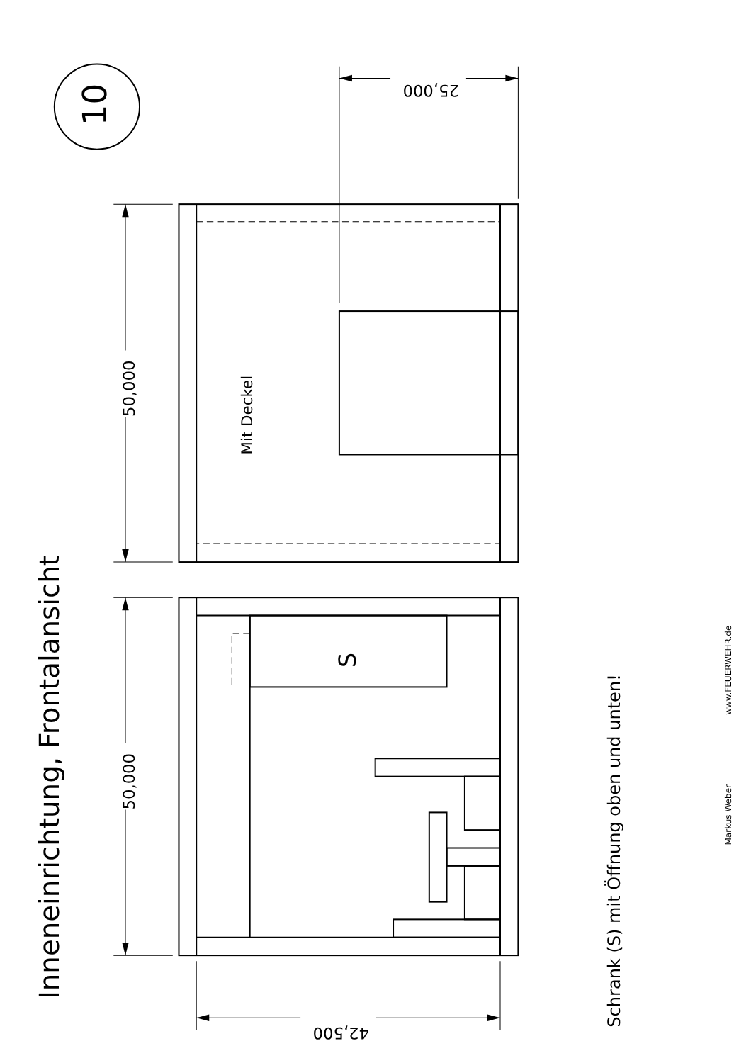Inneneinrichtung, Frontalansicht
10
50,000
50,000
25,000
42,500
Mit Deckel
S
Schrank (S) mit Öffnung oben und unten!
Markus Weber
www.FEUERWEHR.de